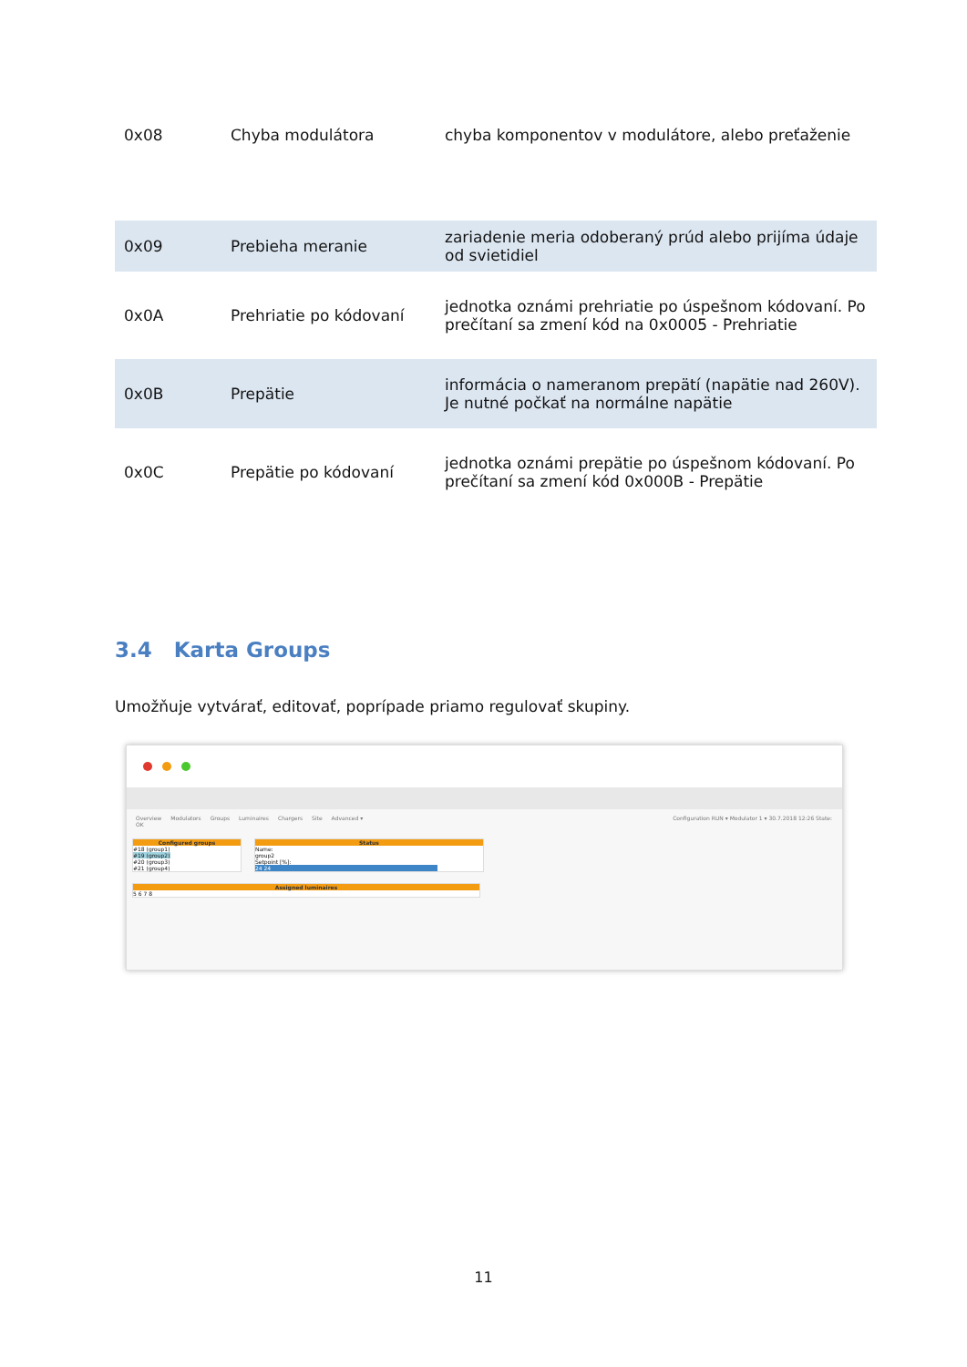| 0x08 | Chyba modulátora | chyba komponentov v modulátore, alebo preťaženie |
| 0x09 | Prebieha meranie | zariadenie meria odoberaný prúd alebo prijíma údaje od svietidiel |
| 0x0A | Prehriatie po kódovaní | jednotka oznámi prehriatie po úspešnom kódovaní. Po prečítaní sa zmení kód na 0x0005 - Prehriatie |
| 0x0B | Prepätie | informácia o nameranom prepätí (napätie nad 260V). Je nutné počkať na normálne napätie |
| 0x0C | Prepätie po kódovaní | jednotka oznámi prepätie po úspešnom kódovaní. Po prečítaní sa zmení kód 0x000B - Prepätie |
3.4 Karta Groups
Umožňuje vytvárať, editovať, poprípade priamo regulovať skupiny.
Overview Modulators Groups Luminaires Chargers Site Advanced ▾ Configuration RUN ▾ Modulator 1 ▾ 30.7.2018 12:26 State: OK
Configured groups
#18 (group1)
#19 (group2)
#20 (group3)
#21 (group4)
Status
Name:
group2
Setpoint [%]:
24 24
Assigned luminaires
5 6 7 8
11